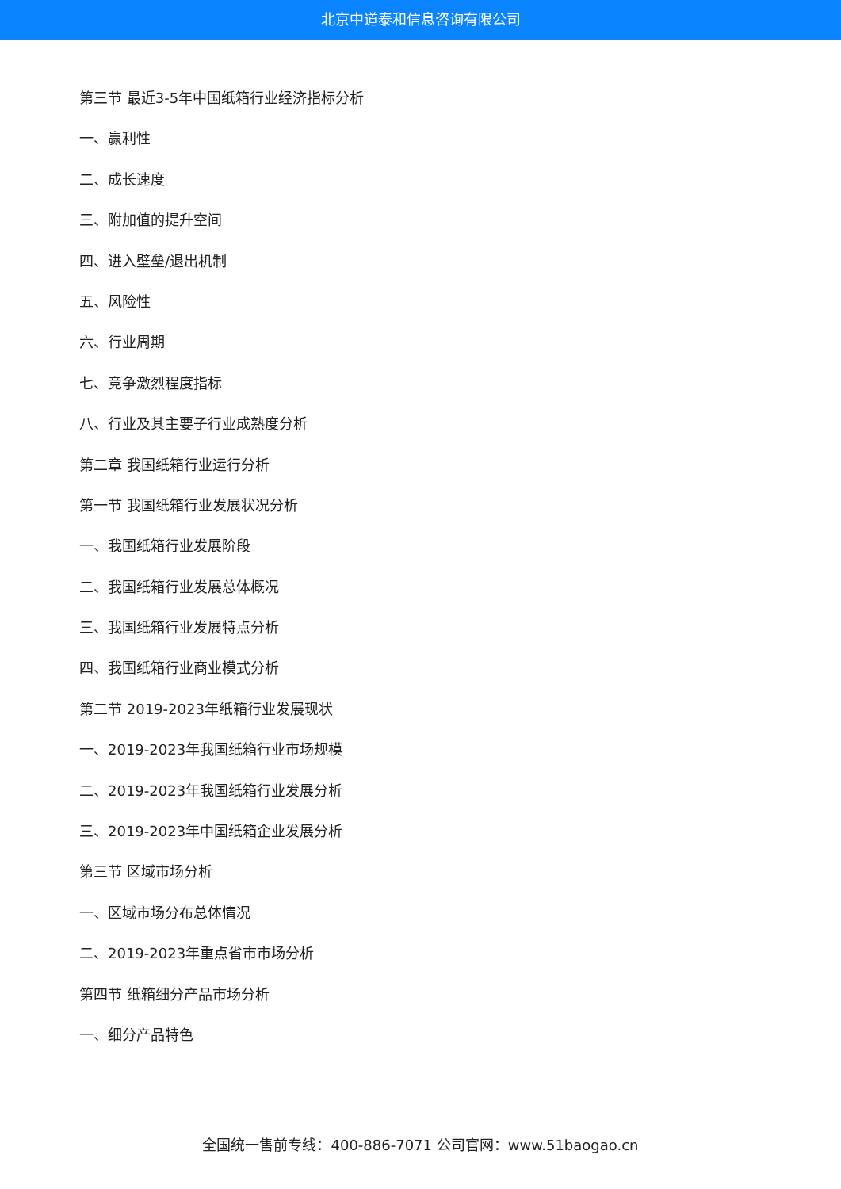北京中道泰和信息咨询有限公司
第三节 最近3-5年中国纸箱行业经济指标分析
一、赢利性
二、成长速度
三、附加值的提升空间
四、进入壁垒/退出机制
五、风险性
六、行业周期
七、竞争激烈程度指标
八、行业及其主要子行业成熟度分析
第二章 我国纸箱行业运行分析
第一节 我国纸箱行业发展状况分析
一、我国纸箱行业发展阶段
二、我国纸箱行业发展总体概况
三、我国纸箱行业发展特点分析
四、我国纸箱行业商业模式分析
第二节 2019-2023年纸箱行业发展现状
一、2019-2023年我国纸箱行业市场规模
二、2019-2023年我国纸箱行业发展分析
三、2019-2023年中国纸箱企业发展分析
第三节 区域市场分析
一、区域市场分布总体情况
二、2019-2023年重点省市市场分析
第四节 纸箱细分产品市场分析
一、细分产品特色
全国统一售前专线：400-886-7071 公司官网：www.51baogao.cn